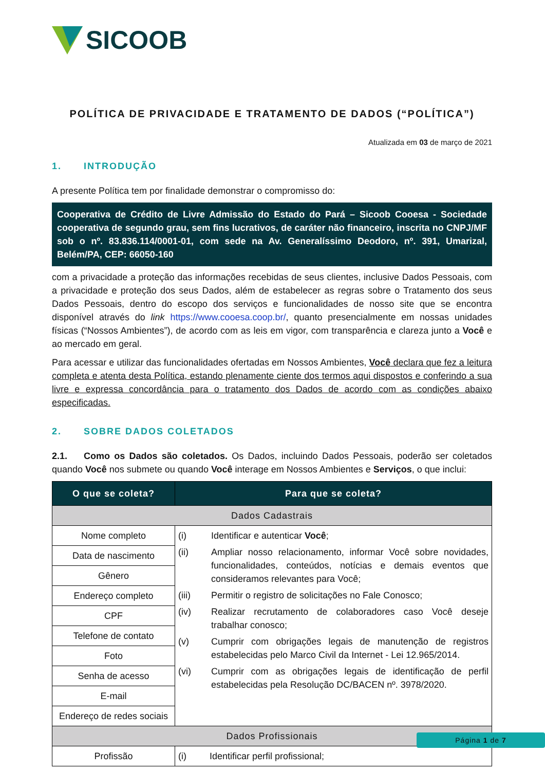SICOOB
POLÍTICA DE PRIVACIDADE E TRATAMENTO DE DADOS (“POLÍTICA”)
Atualizada em 03 de março de 2021
1. INTRODUÇÃO
A presente Política tem por finalidade demonstrar o compromisso do:
Cooperativa de Crédito de Livre Admissão do Estado do Pará – Sicoob Cooesa - Sociedade cooperativa de segundo grau, sem fins lucrativos, de caráter não financeiro, inscrita no CNPJ/MF sob o nº. 83.836.114/0001-01, com sede na Av. Generalíssimo Deodoro, nº. 391, Umarizal, Belém/PA, CEP: 66050-160
com a privacidade a proteção das informações recebidas de seus clientes, inclusive Dados Pessoais, com a privacidade e proteção dos seus Dados, além de estabelecer as regras sobre o Tratamento dos seus Dados Pessoais, dentro do escopo dos serviços e funcionalidades de nosso site que se encontra disponível através do link https://www.cooesa.coop.br/, quanto presencialmente em nossas unidades físicas (“Nossos Ambientes”), de acordo com as leis em vigor, com transparência e clareza junto a Você e ao mercado em geral.
Para acessar e utilizar das funcionalidades ofertadas em Nossos Ambientes, Você declara que fez a leitura completa e atenta desta Política, estando plenamente ciente dos termos aqui dispostos e conferindo a sua livre e expressa concordância para o tratamento dos Dados de acordo com as condições abaixo especificadas.
2. SOBRE DADOS COLETADOS
2.1. Como os Dados são coletados. Os Dados, incluindo Dados Pessoais, poderão ser coletados quando Você nos submete ou quando Você interage em Nossos Ambientes e Serviços, o que inclui:
| O que se coleta? | Para que se coleta? |
| --- | --- |
| Dados Cadastrais | |
| Nome completo | (i) Identificar e autenticar Você ; (ii) Ampliar nosso relacionamento, informar Você sobre novidades, funcionalidades, conteúdos, notícias e demais eventos que consideramos relevantes para Você; (iii) Permitir o registro de solicitações no Fale Conosco; (iv) Realizar recrutamento de colaboradores caso Você deseje trabalhar conosco; (v) Cumprir com obrigações legais de manutenção de registros estabelecidas pelo Marco Civil da Internet - Lei 12.965/2014. (vi) Cumprir com as obrigações legais de identificação de perfil estabelecidas pela Resolução DC/BACEN nº. 3978/2020. |
| Data de nascimento | |
| Gênero | |
| Endereço completo | |
| CPF | |
| Telefone de contato | |
| Foto | |
| Senha de acesso | |
| E-mail | |
| Endereço de redes sociais | |
| Dados Profissionais | |
| Profissão | (i) Identificar perfil profissional; |
Página 1 de 7